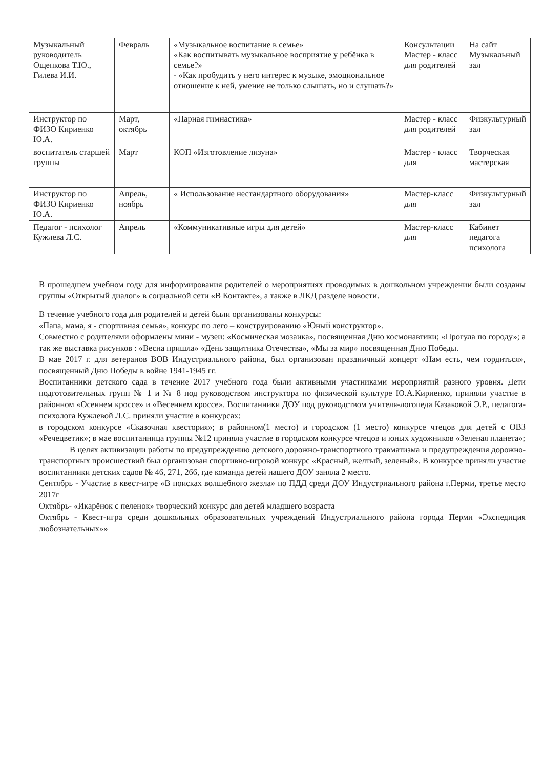| Музыкальный руководитель Ощепкова Т.Ю., Гилева И.И. | Февраль | «Музыкальное воспитание в семье» «Как воспитывать музыкальное восприятие у ребёнка в семье?» - «Как пробудить у него интерес к музыке, эмоциональное отношение к ней, умение не только слышать, но и слушать?» | Консультации Мастер - класс для родителей | На сайт Музыкальный зал |
| Инструктор по ФИЗО Кириенко Ю.А. | Март, октябрь | «Парная гимнастика» | Мастер - класс для родителей | Физкультурный зал |
| воспитатель старшей группы | Март | КОП «Изготовление лизуна» | Мастер - класс для | Творческая мастерская |
| Инструктор по ФИЗО Кириенко Ю.А. | Апрель, ноябрь | « Использование нестандартного оборудования» | Мастер-класс для | Физкультурный зал |
| Педагог - психолог Кужлева Л.С. | Апрель | «Коммуникативные игры для детей» | Мастер-класс для | Кабинет педагога психолога |
В прошедшем учебном году для информирования родителей о мероприятиях проводимых в дошкольном учреждении были созданы группы «Открытый диалог» в социальной сети «В Контакте», а также в ЛКД разделе новости.
В течение учебного года для родителей и детей были организованы конкурсы:
«Папа, мама, я - спортивная семья», конкурс по лего – конструированию «Юный конструктор».
Совместно с родителями оформлены мини - музеи: «Космическая мозаика», посвященная Дню космонавтики; «Прогула по городу»; а так же выставка рисунков : «Весна пришла» «День защитника Отечества», «Мы за мир» посвященная Дню Победы.
В мае 2017 г. для ветеранов ВОВ Индустриального района, был организован праздничный концерт «Нам есть, чем гордиться», посвященный Дню Победы в войне 1941-1945 гг.
Воспитанники детского сада в течение 2017 учебного года были активными участниками мероприятий разного уровня. Дети подготовительных групп № 1 и № 8 под руководством инструктора по физической культуре Ю.А.Кириенко, приняли участие в районном «Осеннем кроссе» и «Весеннем кроссе». Воспитанники ДОУ под руководством учителя-логопеда Казаковой Э.Р., педагога-психолога Кужлевой Л.С. приняли участие в конкурсах:
в городском конкурсе «Сказочная квестория»; в районном(1 место) и городском (1 место) конкурсе чтецов для детей с ОВЗ «Речецветик»; в мае воспитанница группы №12 приняла участие в городском конкурсе чтецов и юных художников «Зеленая планета»;
В целях активизации работы по предупреждению детского дорожно-транспортного травматизма и предупреждения дорожно-транспортных происшествий был организован спортивно-игровой конкурс «Красный, желтый, зеленый». В конкурсе приняли участие воспитанники детских садов № 46, 271, 266, где команда детей нашего ДОУ заняла 2 место.
Сентябрь - Участие в квест-игре «В поисках волшебного жезла» по ПДД среди ДОУ Индустриального района г.Перми, третье место 2017г
Октябрь- «Икарёнок с пеленок» творческий конкурс для детей младшего возраста
Октябрь - Квест-игра среди дошкольных образовательных учреждений Индустриального района города Перми «Экспедиция любознательных»»